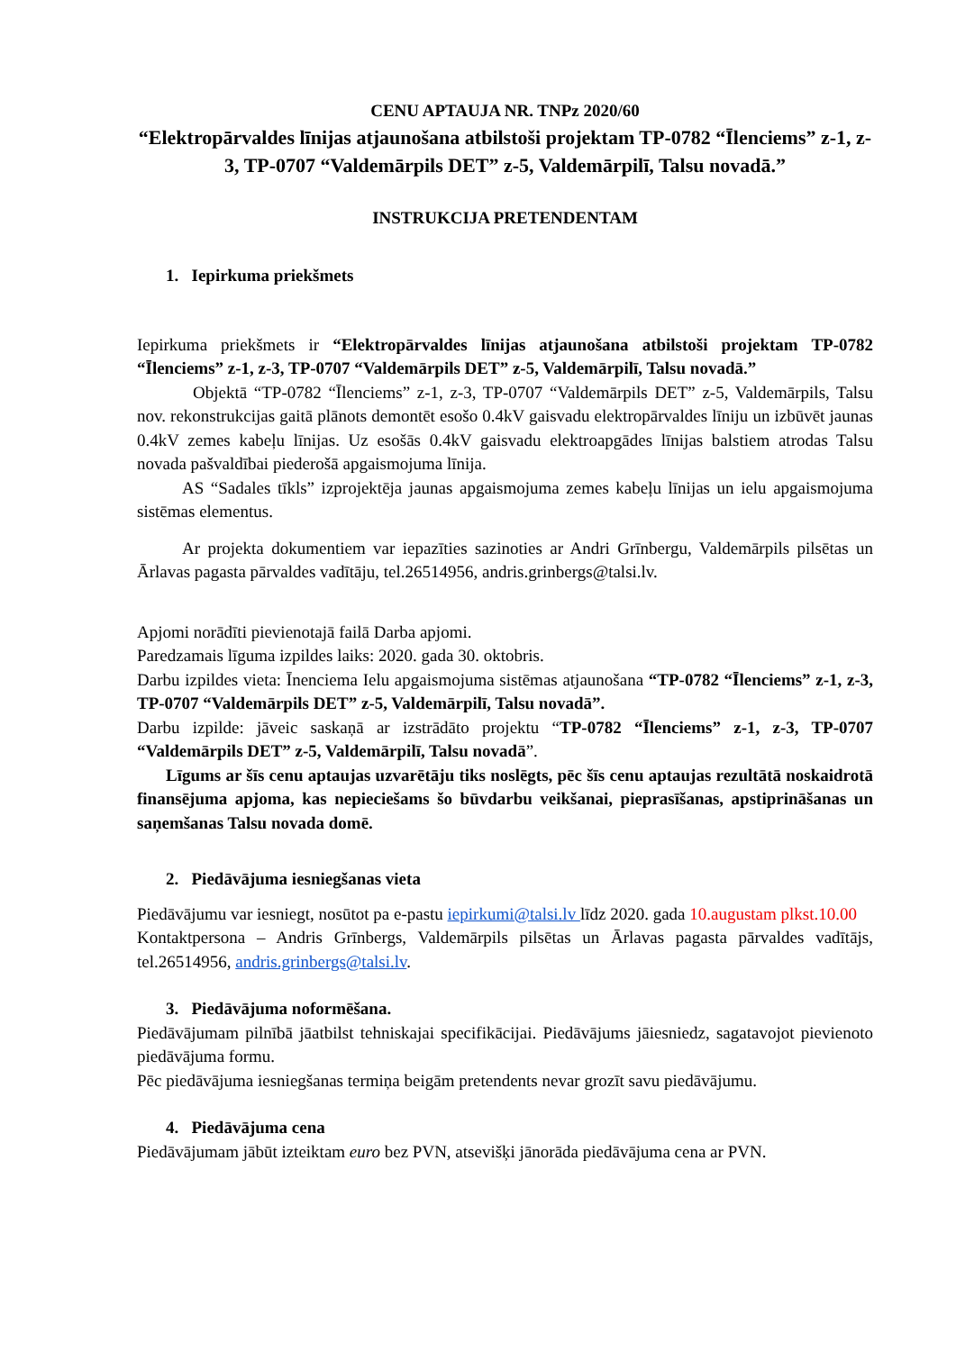CENU APTAUJA NR. TNPz 2020/60
“Elektropārvaldes līnijas atjaunošana atbilstoši projektam TP-0782 “Īlenciems” z-1, z-3, TP-0707 “Valdemārpils DET” z-5, Valdemārpilī, Talsu novadā.”
INSTRUKCIJA PRETENDENTAM
1. Iepirkuma priekšmets
Iepirkuma priekšmets ir “Elektropārvaldes līnijas atjaunošana atbilstoši projektam TP-0782 “Īlenciems” z-1, z-3, TP-0707 “Valdemārpils DET” z-5, Valdemārpilī, Talsu novadā.”
Objektā “TP-0782 “Īlenciems” z-1, z-3, TP-0707 “Valdemārpils DET” z-5, Valdemārpils, Talsu nov. rekonstrukcijas gaitā plānots demontēt esošo 0.4kV gaisvadu elektropārvaldes līniju un izbūvēt jaunas 0.4kV zemes kabeļu līnijas. Uz esošās 0.4kV gaisvadu elektroapgādes līnijas balstiem atrodas Talsu novada pašvaldībai piederošā apgaismojuma līnija.
AS “Sadales tīkls” izprojektēja jaunas apgaismojuma zemes kabeļu līnijas un ielu apgaismojuma sistēmas elementus.
Ar projekta dokumentiem var iepazīties sazinoties ar Andri Grīnbergu, Valdemārpils pilsētas un Ārlavas pagasta pārvaldes vadītāju, tel.26514956, andris.grinbergs@talsi.lv.
Apjomi norādīti pievienotajā failā Darba apjomi.
Paredzamais līguma izpildes laiks: 2020. gada 30. oktobris.
Darbu izpildes vieta: Īnenciema Ielu apgaismojuma sistēmas atjaunošana “TP-0782 “Īlenciems” z-1, z-3, TP-0707 “Valdemārpils DET” z-5, Valdemārpilī, Talsu novadā”.
Darbu izpilde: jāveic saskaņā ar izstrādāto projektu “TP-0782 “Īlenciems” z-1, z-3, TP-0707 “Valdemārpils DET” z-5, Valdemārpilī, Talsu novadā”.
Līgums ar šīs cenu aptaujas uzvarētāju tiks noslēgts, pēc šīs cenu aptaujas rezultātā noskaidrotā finansējuma apjoma, kas nepieciešams šo būvdarbu veikšanai, pieprasīšanas, apstiprināšanas un saņemšanas Talsu novada domē.
2. Piedāvājuma iesniegšanas vieta
Piedāvājumu var iesniegt, nosūtot pa e-pastu iepirkumi@talsi.lv līdz 2020. gada 10.augustam plkst.10.00
Kontaktpersona – Andris Grīnbergs, Valdemārpils pilsētas un Ārlavas pagasta pārvaldes vadītājs, tel.26514956, andris.grinbergs@talsi.lv.
3. Piedāvājuma noformēšana.
Piedāvājumam pilnībā jāatbilst tehniskajai specifikācijai. Piedāvājums jāiesniedz, sagatavojot pievienoto piedāvājuma formu.
Pēc piedāvājuma iesniegšanas termiņa beigām pretendents nevar grozīt savu piedāvājumu.
4. Piedāvājuma cena
Piedāvājumam jābūt izteiktam euro bez PVN, atsevišķi jānorāda piedāvājuma cena ar PVN.